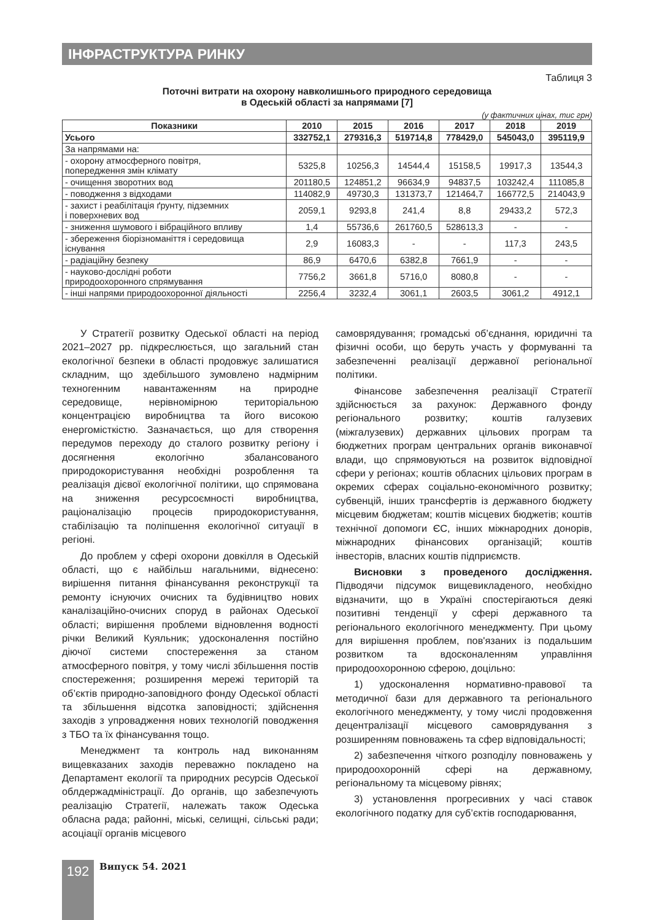ІНФРАСТРУКТУРА РИНКУ
Таблиця 3
Поточні витрати на охорону навколишнього природного середовища
в Одеській області за напрямами [7]
(у фактичних цінах, тис грн)
| Показники | 2010 | 2015 | 2016 | 2017 | 2018 | 2019 |
| --- | --- | --- | --- | --- | --- | --- |
| Усього | 332752,1 | 279316,3 | 519714,8 | 778429,0 | 545043,0 | 395119,9 |
| За напрямами на: | | | | | | |
| - охорону атмосферного повітря, попередження змін клімату | 5325,8 | 10256,3 | 14544,4 | 15158,5 | 19917,3 | 13544,3 |
| - очищення зворотних вод | 201180,5 | 124851,2 | 96634,9 | 94837,5 | 103242,4 | 111085,8 |
| - поводження з відходами | 114082,9 | 49730,3 | 131373,7 | 121464,7 | 166772,5 | 214043,9 |
| - захист і реабілітація ґрунту, підземних і поверхневих вод | 2059,1 | 9293,8 | 241,4 | 8,8 | 29433,2 | 572,3 |
| - зниження шумового і вібраційного впливу | 1,4 | 55736,6 | 261760,5 | 528613,3 | - | - |
| - збереження біорізноманіття і середовища існування | 2,9 | 16083,3 | - | - | 117,3 | 243,5 |
| - радіаційну безпеку | 86,9 | 6470,6 | 6382,8 | 7661,9 | - | - |
| - науково-дослідні роботи природоохоронного спрямування | 7756,2 | 3661,8 | 5716,0 | 8080,8 | - | - |
| - інші напрями природоохоронної діяльності | 2256,4 | 3232,4 | 3061,1 | 2603,5 | 3061,2 | 4912,1 |
У Стратегії розвитку Одеської області на період 2021–2027 рр. підкреслюється, що загальний стан екологічної безпеки в області продовжує залишатися складним, що здебільшого зумовлено надмірним техногенним навантаженням на природне середовище, нерівномірною територіальною концентрацією виробництва та його високою енергомісткістю. Зазначається, що для створення передумов переходу до сталого розвитку регіону і досягнення екологічно збалансованого природокористування необхідні розроблення та реалізація дієвої екологічної політики, що спрямована на зниження ресурсоємності виробництва, раціоналізацію процесів природокористування, стабілізацію та поліпшення екологічної ситуації в регіоні.
До проблем у сфері охорони довкілля в Одеській області, що є найбільш нагальними, віднесено: вирішення питання фінансування реконструкції та ремонту існуючих очисних та будівництво нових каналізаційно-очисних споруд в районах Одеської області; вирішення проблеми відновлення водності річки Великий Куяльник; удосконалення постійно діючої системи спостереження за станом атмосферного повітря, у тому числі збільшення постів спостереження; розширення мережі територій та об’єктів природно-заповідного фонду Одеської області та збільшення відсотка заповідності; здійснення заходів з упровадження нових технологій поводження з ТБО та їх фінансування тощо.
Менеджмент та контроль над виконанням вищевказаних заходів переважно покладено на Департамент екології та природних ресурсів Одеської облдержадміністрації. До органів, що забезпечують реалізацію Стратегії, належать також Одеська обласна рада; районні, міські, селищні, сільські ради; асоціації органів місцевого
самоврядування; громадські об’єднання, юридичні та фізичні особи, що беруть участь у формуванні та забезпеченні реалізації державної регіональної політики.
Фінансове забезпечення реалізації Стратегії здійснюється за рахунок: Державного фонду регіонального розвитку; коштів галузевих (міжгалузевих) державних цільових програм та бюджетних програм центральних органів виконавчої влади, що спрямовуються на розвиток відповідної сфери у регіонах; коштів обласних цільових програм в окремих сферах соціально-економічного розвитку; субвенцій, інших трансфертів із державного бюджету місцевим бюджетам; коштів місцевих бюджетів; коштів технічної допомоги ЄС, інших міжнародних донорів, міжнародних фінансових організацій; коштів інвесторів, власних коштів підприємств.
Висновки з проведеного дослідження. Підводячи підсумок вищевикладеного, необхідно відзначити, що в Україні спостерігаються деякі позитивні тенденції у сфері державного та регіонального екологічного менеджменту. При цьому для вирішення проблем, пов'язаних із подальшим розвитком та вдосконаленням управління природоохоронною сферою, доцільно:
1) удосконалення нормативно-правової та методичної бази для державного та регіонального екологічного менеджменту, у тому числі продовження децентралізації місцевого самоврядування з розширенням повноважень та сфер відповідальності;
2) забезпечення чіткого розподілу повноважень у природоохоронній сфері на державному, регіональному та місцевому рівнях;
3) установлення прогресивних у часі ставок екологічного податку для суб’єктів господарювання,
192 Випуск 54. 2021